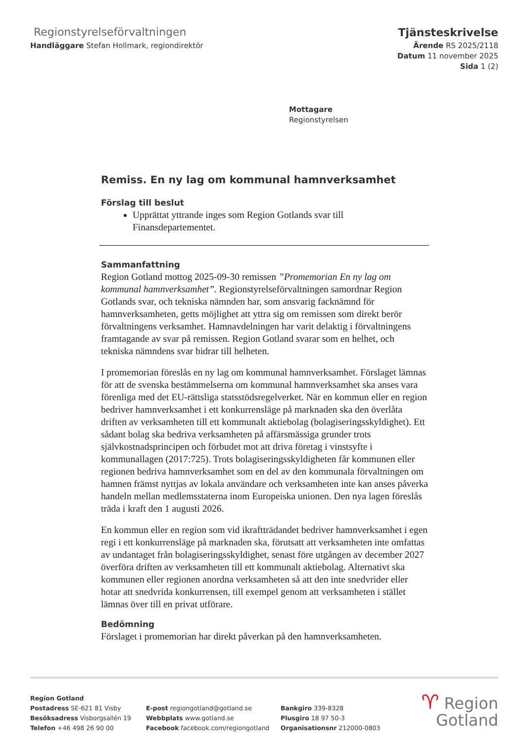Regionstyrelseförvaltningen
Handläggare Stefan Hollmark, regiondirektör
Tjänsteskrivelse
Ärende RS 2025/2118
Datum 11 november 2025
Sida 1 (2)
Mottagare
Regionstyrelsen
Remiss. En ny lag om kommunal hamnverksamhet
Förslag till beslut
Upprättat yttrande inges som Region Gotlands svar till Finansdepartementet.
Sammanfattning
Region Gotland mottog 2025-09-30 remissen ”Promemorian En ny lag om kommunal hamnverksamhet”. Regionstyrelseförvaltningen samordnar Region Gotlands svar, och tekniska nämnden har, som ansvarig facknämnd för hamnverksamheten, getts möjlighet att yttra sig om remissen som direkt berör förvaltningens verksamhet. Hamnavdelningen har varit delaktig i förvaltningens framtagande av svar på remissen. Region Gotland svarar som en helhet, och tekniska nämndens svar bidrar till helheten.
I promemorian föreslås en ny lag om kommunal hamnverksamhet. Förslaget lämnas för att de svenska bestämmelserna om kommunal hamnverksamhet ska anses vara förenliga med det EU-rättsliga statsstödsregelverket. När en kommun eller en region bedriver hamnverksamhet i ett konkurrensläge på marknaden ska den överlåta driften av verksamheten till ett kommunalt aktiebolag (bolagiseringsskyldighet). Ett sådant bolag ska bedriva verksamheten på affärsmässiga grunder trots självkostnadsprincipen och förbudet mot att driva företag i vinstsyfte i kommunallagen (2017:725). Trots bolagiseringsskyldigheten får kommunen eller regionen bedriva hamnverksamhet som en del av den kommunala förvaltningen om hamnen främst nyttjas av lokala användare och verksamheten inte kan anses påverka handeln mellan medlemsstaterna inom Europeiska unionen. Den nya lagen föreslås träda i kraft den 1 augusti 2026.
En kommun eller en region som vid ikraftträdandet bedriver hamnverksamhet i egen regi i ett konkurrensläge på marknaden ska, förutsatt att verksamheten inte omfattas av undantaget från bolagiseringsskyldighet, senast före utgången av december 2027 överföra driften av verksamheten till ett kommunalt aktiebolag. Alternativt ska kommunen eller regionen anordna verksamheten så att den inte snedvrider eller hotar att snedvrida konkurrensen, till exempel genom att verksamheten i stället lämnas över till en privat utförare.
Bedömning
Förslaget i promemorian har direkt påverkan på den hamnverksamheten.
Region Gotland
Postadress SE-621 81 Visby
Besöksadress Visborgsallén 19
Telefon +46 498 26 90 00
E-post regiongotland@gotland.se
Webbplats www.gotland.se
Facebook facebook.com/regiongotland
Bankgiro 339-8328
Plusgiro 18 97 50-3
Organisationsnr 212000-0803
♈ Region
Gotland